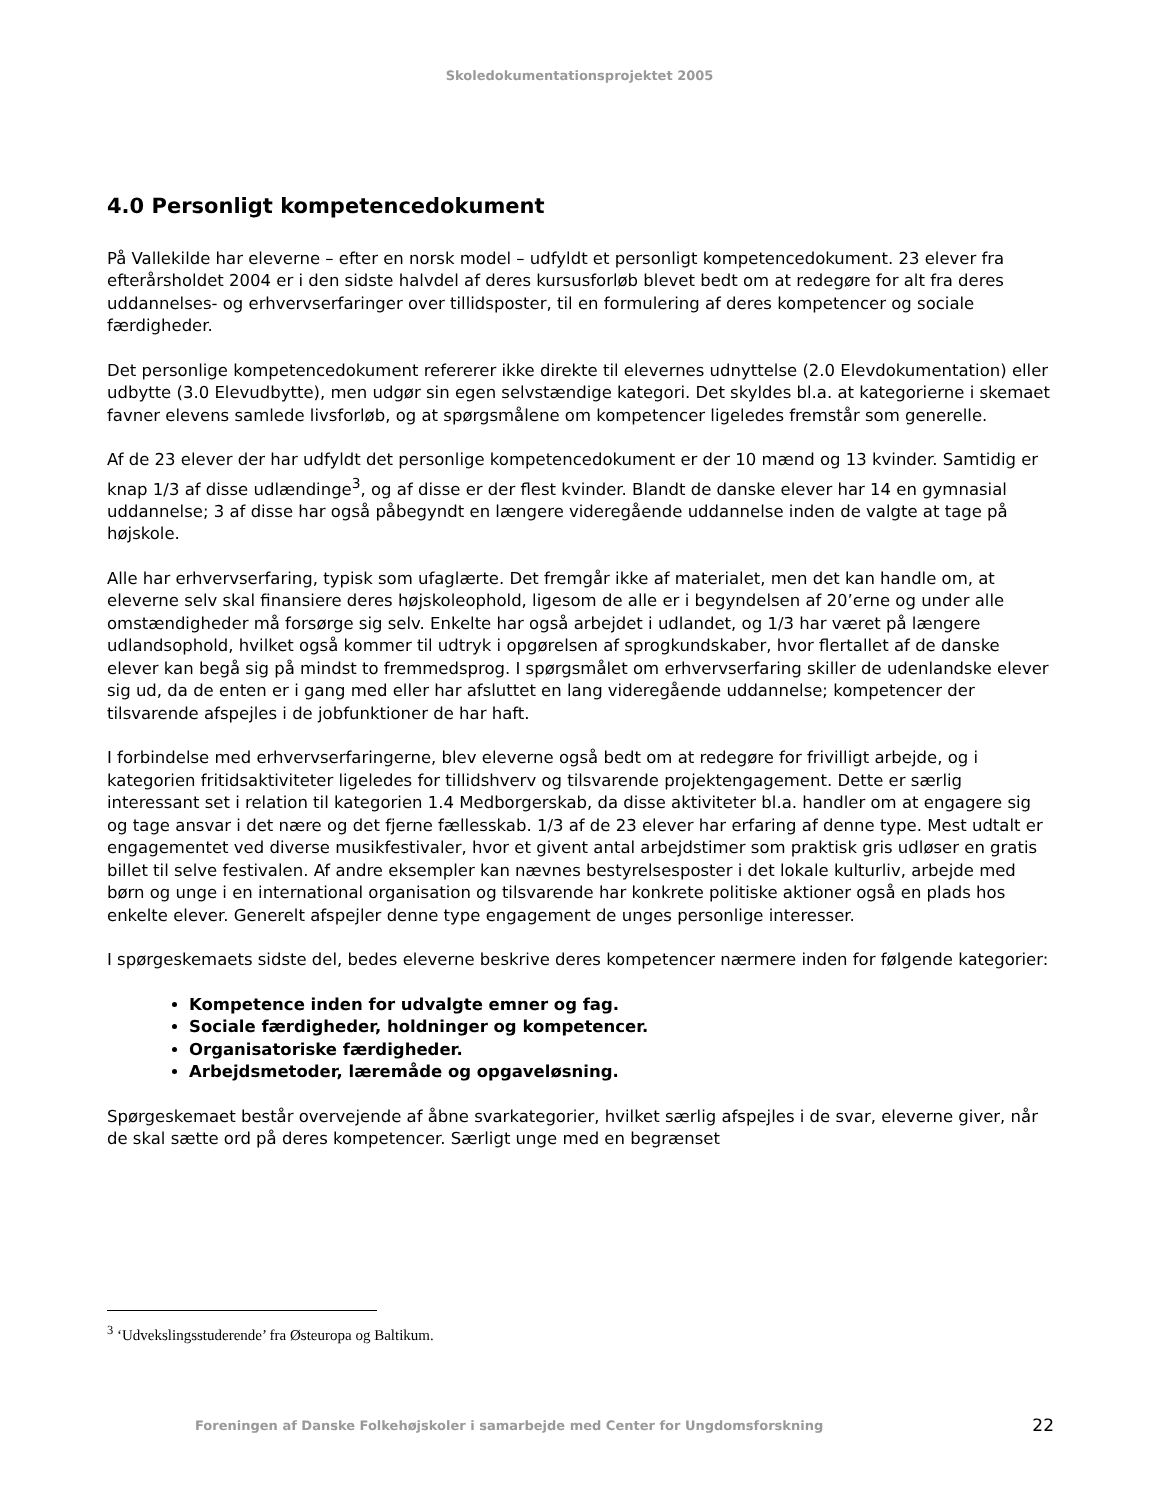Skoledokumentationsprojektet 2005
4.0 Personligt kompetencedokument
På Vallekilde har eleverne – efter en norsk model – udfyldt et personligt kompetencedokument. 23 elever fra efterårsholdet 2004 er i den sidste halvdel af deres kursusforløb blevet bedt om at redegøre for alt fra deres uddannelses- og erhvervserfaringer over tillidsposter, til en formulering af deres kompetencer og sociale færdigheder.
Det personlige kompetencedokument refererer ikke direkte til elevernes udnyttelse (2.0 Elevdokumentation) eller udbytte (3.0 Elevudbytte), men udgør sin egen selvstændige kategori. Det skyldes bl.a. at kategorierne i skemaet favner elevens samlede livsforløb, og at spørgsmålene om kompetencer ligeledes fremstår som generelle.
Af de 23 elever der har udfyldt det personlige kompetencedokument er der 10 mænd og 13 kvinder. Samtidig er knap 1/3 af disse udlændinge<sup>3</sup>, og af disse er der flest kvinder. Blandt de danske elever har 14 en gymnasial uddannelse; 3 af disse har også påbegyndt en længere videregående uddannelse inden de valgte at tage på højskole.
Alle har erhvervserfaring, typisk som ufaglærte. Det fremgår ikke af materialet, men det kan handle om, at eleverne selv skal finansiere deres højskoleophold, ligesom de alle er i begyndelsen af 20’erne og under alle omstændigheder må forsørge sig selv. Enkelte har også arbejdet i udlandet, og 1/3 har været på længere udlandsophold, hvilket også kommer til udtryk i opgørelsen af sprogkundskaber, hvor flertallet af de danske elever kan begå sig på mindst to fremmedsprog. I spørgsmålet om erhvervserfaring skiller de udenlandske elever sig ud, da de enten er i gang med eller har afsluttet en lang videregående uddannelse; kompetencer der tilsvarende afspejles i de jobfunktioner de har haft.
I forbindelse med erhvervserfaringerne, blev eleverne også bedt om at redegøre for frivilligt arbejde, og i kategorien fritidsaktiviteter ligeledes for tillidshverv og tilsvarende projektengagement. Dette er særlig interessant set i relation til kategorien 1.4 Medborgerskab, da disse aktiviteter bl.a. handler om at engagere sig og tage ansvar i det nære og det fjerne fællesskab. 1/3 af de 23 elever har erfaring af denne type. Mest udtalt er engagementet ved diverse musikfestivaler, hvor et givent antal arbejdstimer som praktisk gris udløser en gratis billet til selve festivalen. Af andre eksempler kan nævnes bestyrelsesposter i det lokale kulturliv, arbejde med børn og unge i en international organisation og tilsvarende har konkrete politiske aktioner også en plads hos enkelte elever. Generelt afspejler denne type engagement de unges personlige interesser.
I spørgeskemaets sidste del, bedes eleverne beskrive deres kompetencer nærmere inden for følgende kategorier:
Kompetence inden for udvalgte emner og fag.
Sociale færdigheder, holdninger og kompetencer.
Organisatoriske færdigheder.
Arbejdsmetoder, læremåde og opgaveløsning.
Spørgeskemaet består overvejende af åbne svarkategorier, hvilket særlig afspejles i de svar, eleverne giver, når de skal sætte ord på deres kompetencer. Særligt unge med en begrænset
<sup>3</sup> ‘Udvekslingsstuderende’ fra Østeuropa og Baltikum.
Foreningen af Danske Folkehøjskoler i samarbejde med Center for Ungdomsforskning 22